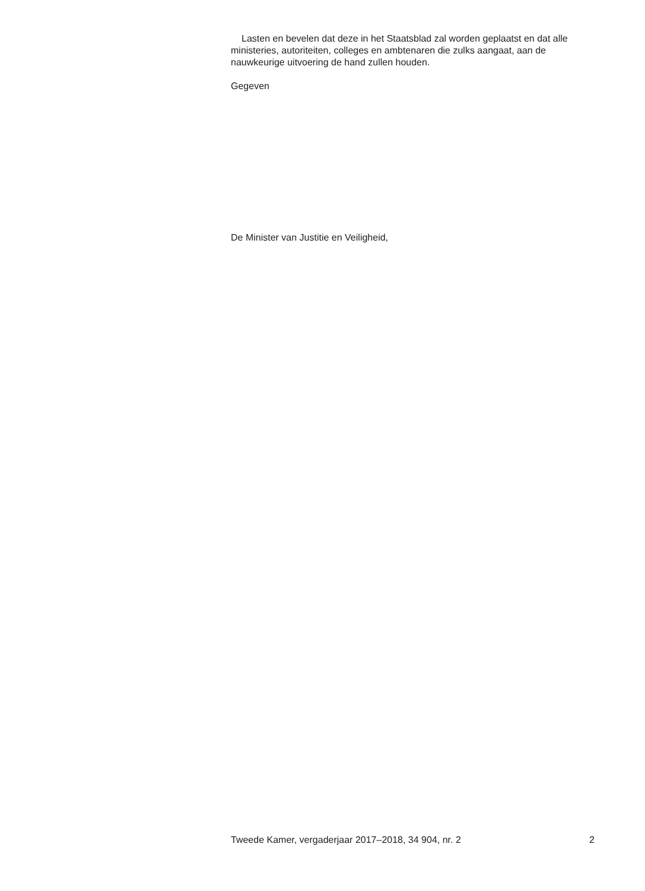Lasten en bevelen dat deze in het Staatsblad zal worden geplaatst en dat alle ministeries, autoriteiten, colleges en ambtenaren die zulks aangaat, aan de nauwkeurige uitvoering de hand zullen houden.
Gegeven
De Minister van Justitie en Veiligheid,
Tweede Kamer, vergaderjaar 2017–2018, 34 904, nr. 2 2